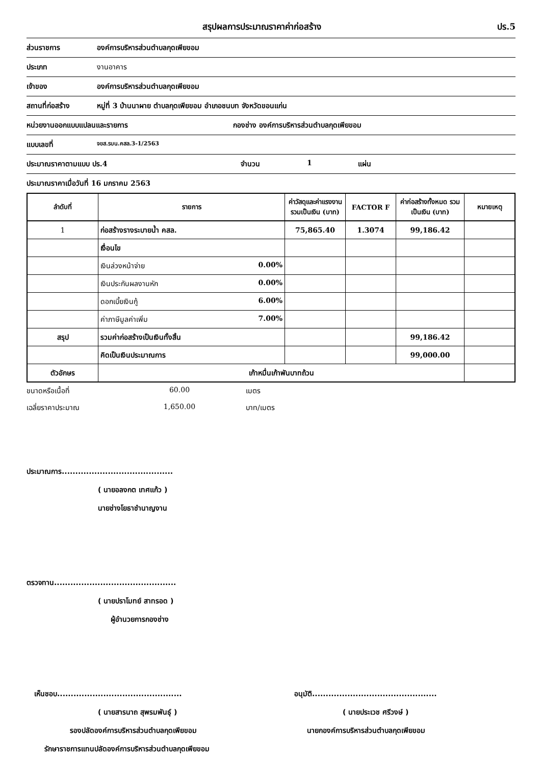สรุปผลการประมาณราคาค่าก่อสร้าง ปร.5
ส่วนราชการ องค์การบริหารส่วนตำบลกุดเพียขอม
ประเภท งานอาคาร
เจ้าของ องค์การบริหารส่วนตำบลกุดเพียขอม
สถานที่ก่อสร้าง หมู่ที่ 3 บ้านนาผาย ตำบลกุดเพียขอม อำเภอชนบท จังหวัดขอนแก่น
หน่วยงานออกแบบแปลนและรายการ กองช่าง องค์การบริหารส่วนตำบลกุดเพียขอม
แบบเลขที่ จขส.รบน.คสล.3-1/2563
ประมาณราคาตามแบบ ปร.4 จำนวน 1 แผ่น
ประมาณราคาเมื่อวันที่ 16 มกราคม 2563
| ลำดับที่ | รายการ | ค่าวัสดุและค่าแรงงานรวมเป็นเงิน (บาท) | FACTOR F | ค่าก่อสร้างทั้งหมด รวมเป็นเงิน (บาท) | หมายเหตุ |
| --- | --- | --- | --- | --- | --- |
| 1 | ก่อสร้างรางระบายน้ำ คสล. | 75,865.40 | 1.3074 | 99,186.42 | |
| | เงื่อนไข | | | | |
| | เงินล่วงหน้าจ่าย 0.00% | | | | |
| | เงินประกันผลงานหัก 0.00% | | | | |
| | ดอกเบี้ยเงินกู้ 6.00% | | | | |
| | ค่าภาษีมูลค่าเพิ่ม 7.00% | | | | |
| สรุป | รวมค่าก่อสร้างเป็นเงินทั้งสิ้น | | | 99,186.42 | |
| | คิดเป็นเงินประมาณการ | | | 99,000.00 | |
| ตัวอักษร | เก้าหมื่นเก้าพันบาทถ้วน | | | | |
ขนาดหรือเนื้อที่ 60.00 เมตร
เฉลี่ยราคาประมาณ 1,650.00 บาท/เมตร
ประมาณการ.........................................
( นายอลงกต เทศแก้ว )
นายช่างโยธาชำนาญงาน
ตรวจทาน.............................................
( นายปราโมทย์ สาทรอด )
ผู้อำนวยการกองช่าง
เห็นชอบ..............................................
( นายสารนาถ สุพรมพันธุ์ )
รองปลัดองค์การบริหารส่วนตำบลกุดเพียขอม
รักษาราชการแทนปลัดองค์การบริหารส่วนตำบลกุดเพียขอม
อนุมัติ..............................................
( นายประเวช ศรีวงษ์ )
นายกองค์การบริหารส่วนตำบลกุดเพียขอม